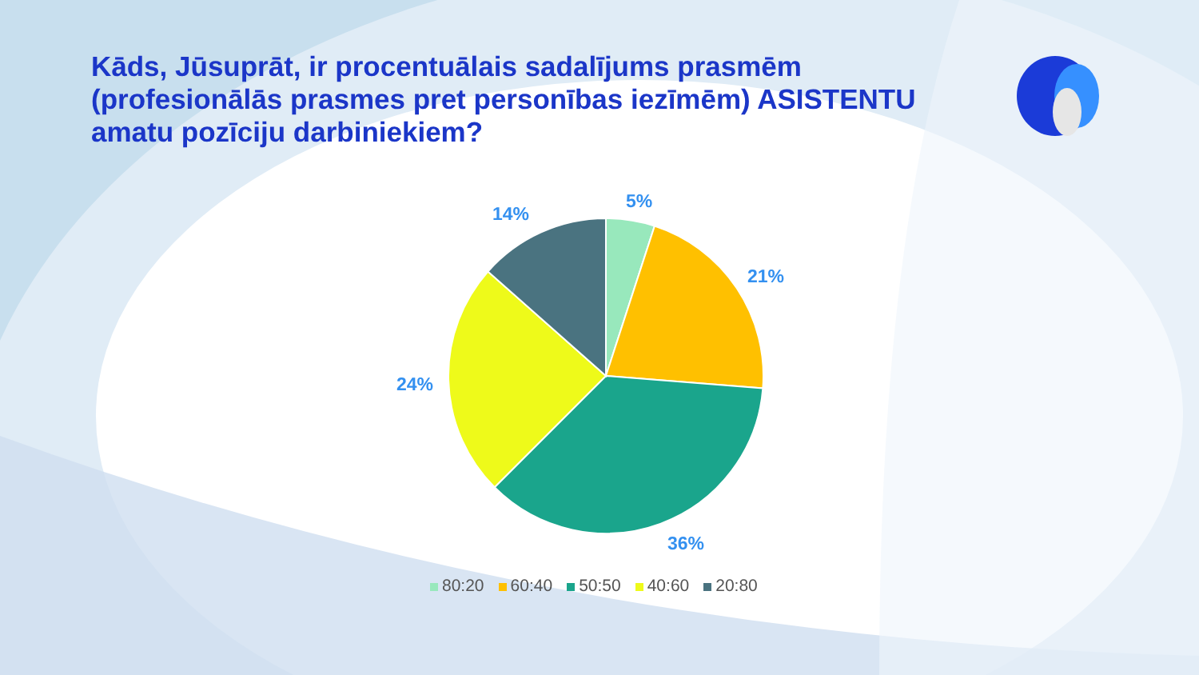Kāds, Jūsuprāt, ir procentuālais sadalījums prasmēm (profesionālās prasmes pret personības iezīmēm) ASISTENTU amatu pozīciju darbiniekiem?
5%
21%
36%
24%
14%
80:20 60:40 50:50 40:60 20:80